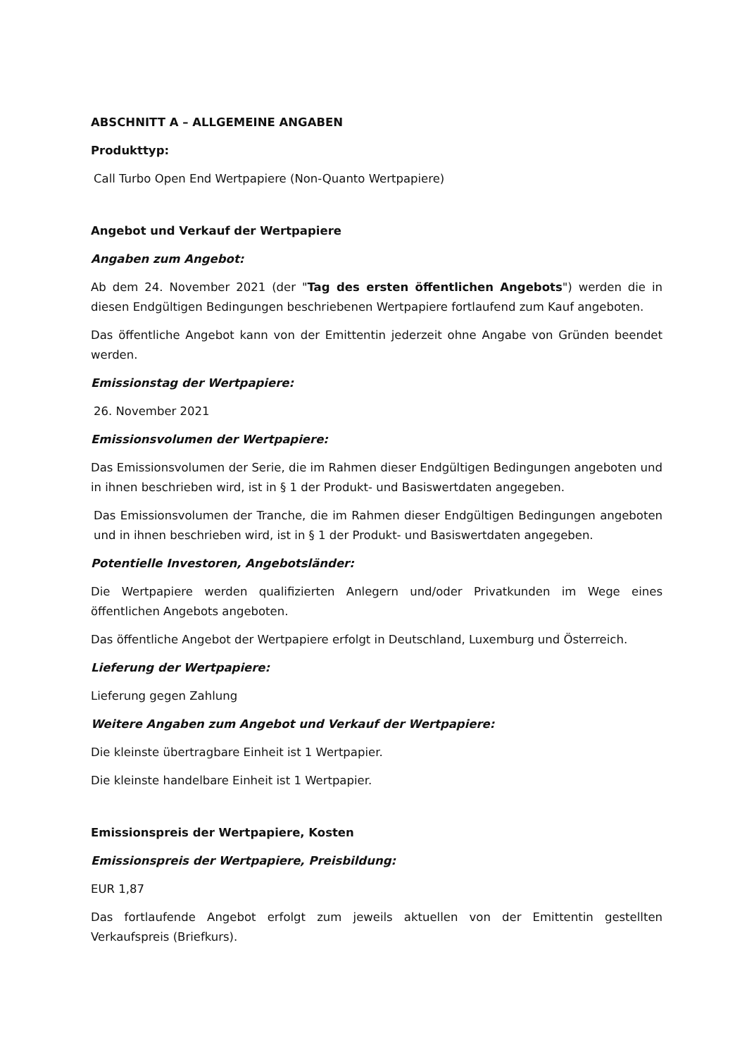ABSCHNITT A – ALLGEMEINE ANGABEN
Produkttyp:
Call Turbo Open End Wertpapiere (Non-Quanto Wertpapiere)
Angebot und Verkauf der Wertpapiere
Angaben zum Angebot:
Ab dem 24. November 2021 (der "Tag des ersten öffentlichen Angebots") werden die in diesen Endgültigen Bedingungen beschriebenen Wertpapiere fortlaufend zum Kauf angeboten.
Das öffentliche Angebot kann von der Emittentin jederzeit ohne Angabe von Gründen beendet werden.
Emissionstag der Wertpapiere:
26. November 2021
Emissionsvolumen der Wertpapiere:
Das Emissionsvolumen der Serie, die im Rahmen dieser Endgültigen Bedingungen angeboten und in ihnen beschrieben wird, ist in § 1 der Produkt- und Basiswertdaten angegeben.
Das Emissionsvolumen der Tranche, die im Rahmen dieser Endgültigen Bedingungen angeboten und in ihnen beschrieben wird, ist in § 1 der Produkt- und Basiswertdaten angegeben.
Potentielle Investoren, Angebotsländer:
Die Wertpapiere werden qualifizierten Anlegern und/oder Privatkunden im Wege eines öffentlichen Angebots angeboten.
Das öffentliche Angebot der Wertpapiere erfolgt in Deutschland, Luxemburg und Österreich.
Lieferung der Wertpapiere:
Lieferung gegen Zahlung
Weitere Angaben zum Angebot und Verkauf der Wertpapiere:
Die kleinste übertragbare Einheit ist 1 Wertpapier.
Die kleinste handelbare Einheit ist 1 Wertpapier.
Emissionspreis der Wertpapiere, Kosten
Emissionspreis der Wertpapiere, Preisbildung:
EUR 1,87
Das fortlaufende Angebot erfolgt zum jeweils aktuellen von der Emittentin gestellten Verkaufspreis (Briefkurs).